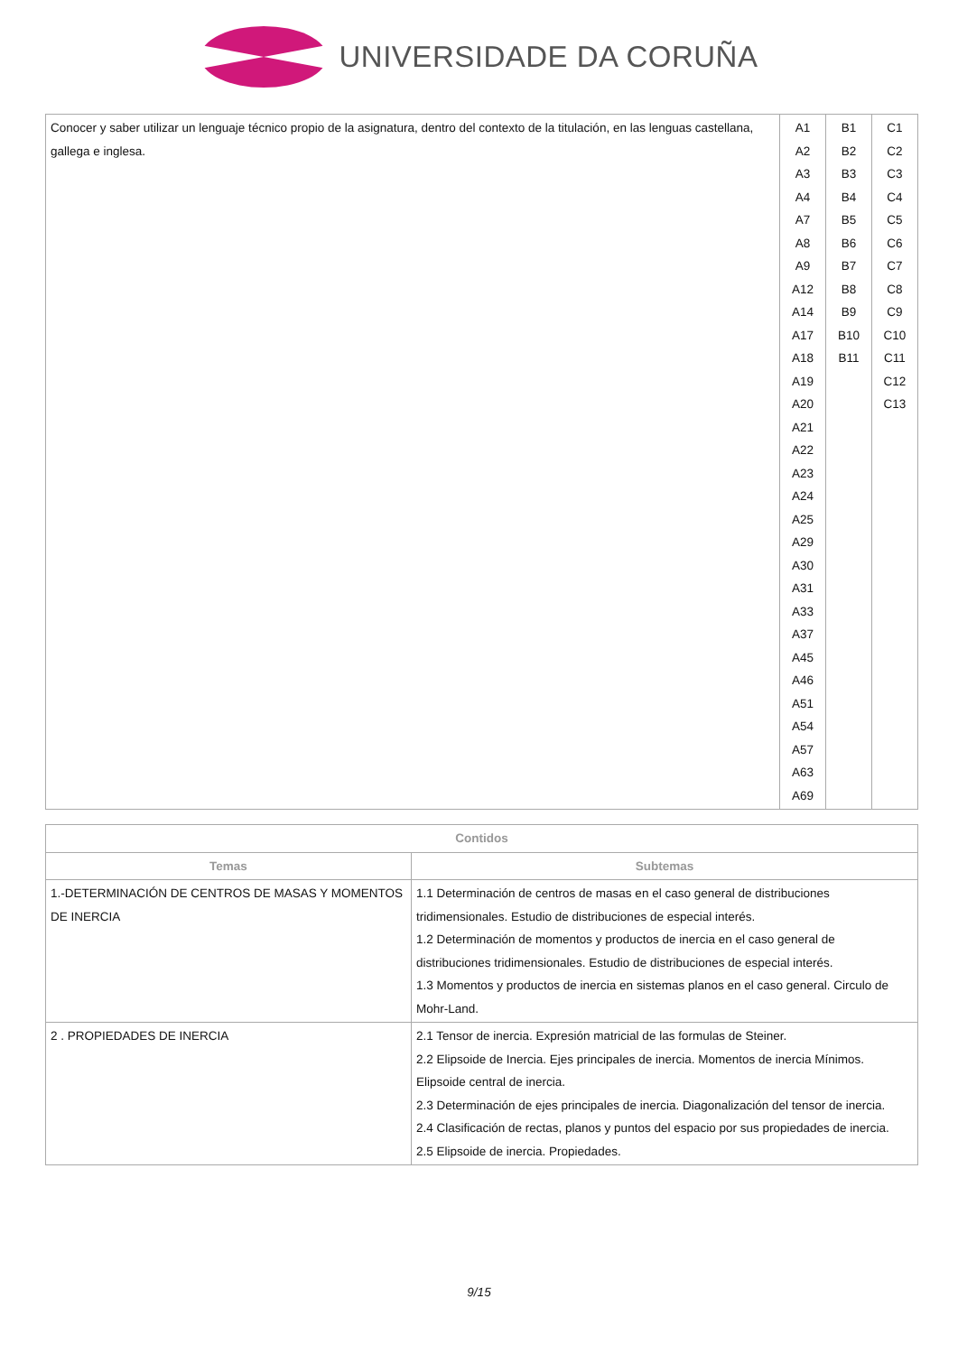UNIVERSIDADE DA CORUÑA
| Conocer y saber utilizar un lenguaje técnico propio de la asignatura, dentro del contexto de la titulación, en las lenguas castellana, gallega e inglesa. | A1 A2 A3 A4 A7 A8 A9 A12 A14 A17 A18 A19 A20 A21 A22 A23 A24 A25 A29 A30 A31 A33 A37 A45 A46 A51 A54 A57 A63 A69 | B1 B2 B3 B4 B5 B6 B7 B8 B9 B10 B11 | C1 C2 C3 C4 C5 C6 C7 C8 C9 C10 C11 C12 C13 |
| Contidos | |
| --- | --- |
| Temas | Subtemas |
| 1.-DETERMINACIÓN DE CENTROS DE MASAS Y MOMENTOS DE INERCIA | 1.1 Determinación de centros de masas en el caso general de distribuciones tridimensionales. Estudio de distribuciones de especial interés. 1.2 Determinación de momentos y productos de inercia en el caso general de distribuciones tridimensionales. Estudio de distribuciones de especial interés. 1.3 Momentos y productos de inercia en sistemas planos en el caso general. Circulo de Mohr-Land. |
| 2 . PROPIEDADES DE INERCIA | 2.1 Tensor de inercia. Expresión matricial de las formulas de Steiner. 2.2 Elipsoide de Inercia. Ejes principales de inercia. Momentos de inercia Mínimos. Elipsoide central de inercia. 2.3 Determinación de ejes principales de inercia. Diagonalización del tensor de inercia. 2.4 Clasificación de rectas, planos y puntos del espacio por sus propiedades de inercia. 2.5 Elipsoide de inercia. Propiedades. |
9/15